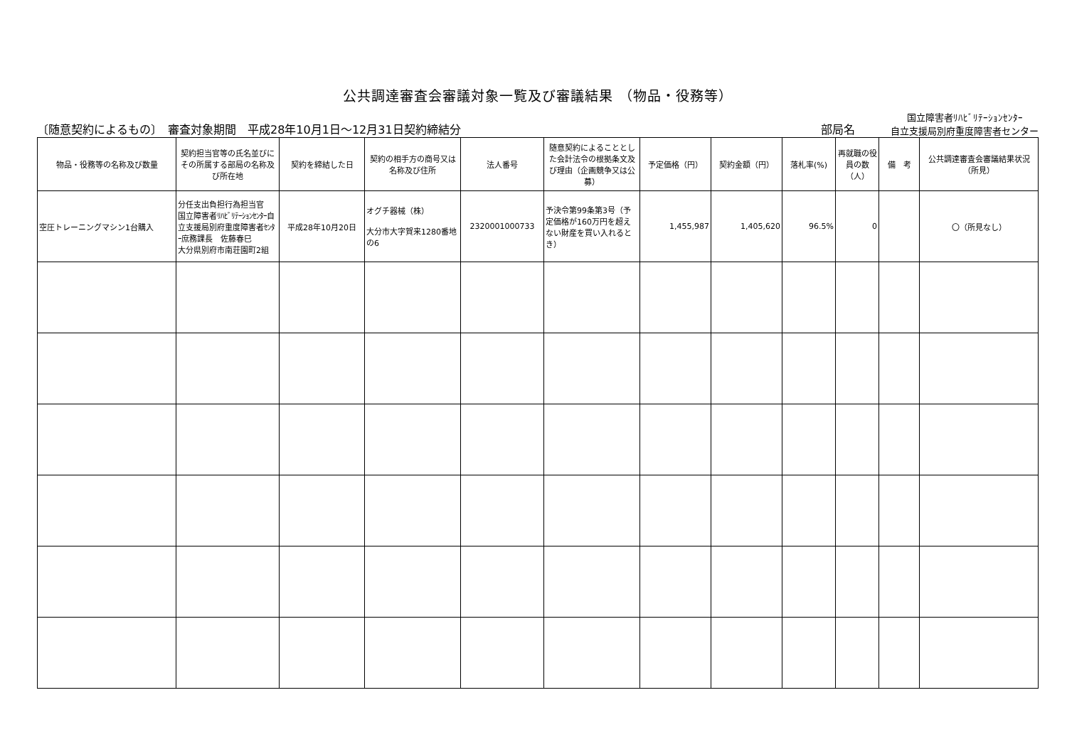公共調達審査会審議対象一覧及び審議結果 （物品・役務等）
〔随意契約によるもの〕　審査対象期間　平成28年10月1日～12月31日契約締結分 部局名 国立障害者ﾘﾊﾋﾞﾘﾃｰｼｮﾝｾﾝﾀｰ
自立支援局別府重度障害者センター
| 物品・役務等の名称及び数量 | 契約担当官等の氏名並びにその所属する部局の名称及び所在地 | 契約を締結した日 | 契約の相手方の商号又は名称及び住所 | 法人番号 | 随意契約によることとした会計法令の根拠条文及び理由（企画競争又は公募） | 予定価格（円） | 契約金額（円） | 落札率(%) | 再就職の役員の数（人） | 備 考 | 公共調達審査会審議結果状況（所見） |
| --- | --- | --- | --- | --- | --- | --- | --- | --- | --- | --- | --- |
| 空圧トレーニングマシン1台購入 | 分任支出負担行為担当官 国立障害者ﾘﾊﾋﾞﾘﾃｰｼｮﾝｾﾝﾀｰ自立支援局別府重度障害者ｾﾝﾀｰ庶務課長 佐藤春巳 大分県別府市南荘園町2組 | 平成28年10月20日 | オグチ器械（株） 大分市大字賀来1280番地の6 | 2320001000733 | 予決令第99条第3号（予定価格が160万円を超えない財産を買い入れるとき） | 1,455,987 | 1,405,620 | 96.5% | 0 | | 〇（所見なし） |